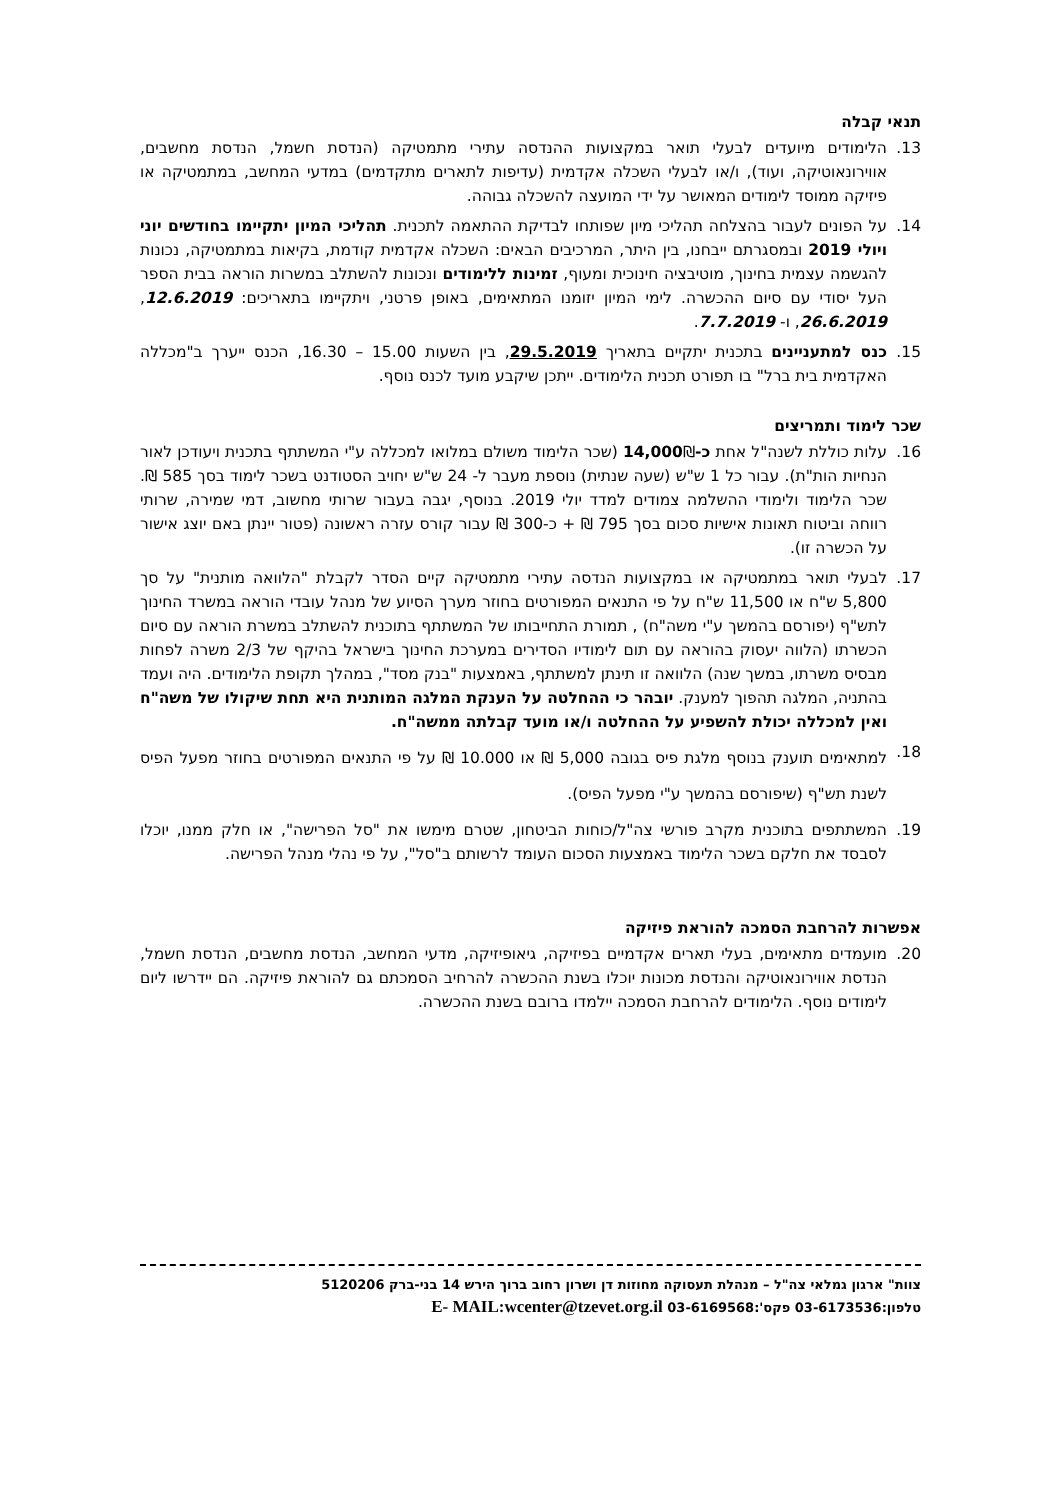תנאי קבלה
13. הלימודים מיועדים לבעלי תואר במקצועות ההנדסה עתירי מתמטיקה (הנדסת חשמל, הנדסת מחשבים, אווירונאוטיקה, ועוד), ו/או לבעלי השכלה אקדמית (עדיפות לתארים מתקדמים) במדעי המחשב, במתמטיקה או פיזיקה ממוסד לימודים המאושר על ידי המועצה להשכלה גבוהה.
14. על הפונים לעבור בהצלחה תהליכי מיון שפותחו לבדיקת ההתאמה לתכנית. תהליכי המיון יתקיימו בחודשים יוני ויולי 2019 ובמסגרתם ייבחנו, בין היתר, המרכיבים הבאים: השכלה אקדמית קודמת, בקיאות במתמטיקה, נכונות להגשמה עצמית בחינוך, מוטיבציה חינוכית ומעוף, זמינות ללימודים ונכונות להשתלב במשרות הוראה בבית הספר העל יסודי עם סיום ההכשרה. לימי המיון יזומנו המתאימים, באופן פרטני, ויתקיימו בתאריכים: 12.6.2019, 26.6.2019, ו- 7.7.2019.
15. כנס למתעניינים בתכנית יתקיים בתאריך 29.5.2019, בין השעות 15.00 – 16.30, הכנס ייערך ב"מכללה האקדמית בית ברל" בו תפורט תכנית הלימודים. ייתכן שיקבע מועד לכנס נוסף.
שכר לימוד ותמריצים
16. עלות כוללת לשנה"ל אחת כ-14,000₪ (שכר הלימוד משולם במלואו למכללה ע"י המשתתף בתכנית ויעודכן לאור הנחיות הות"ת). עבור כל 1 ש"ש (שעה שנתית) נוספת מעבר ל- 24 ש"ש יחויב הסטודנט בשכר לימוד בסך 585 ₪. שכר הלימוד ולימודי ההשלמה צמודים למדד יולי 2019. בנוסף, יגבה בעבור שרותי מחשוב, דמי שמירה, שרותי רווחה וביטוח תאונות אישיות סכום בסך 795 ₪ + כ-300 ₪ עבור קורס עזרה ראשונה (פטור יינתן באם יוצג אישור על הכשרה זו).
17. לבעלי תואר במתמטיקה או במקצועות הנדסה עתירי מתמטיקה קיים הסדר לקבלת "הלוואה מותנית" על סך 5,800 ש"ח או 11,500 ש"ח על פי התנאים המפורטים בחוזר מערך הסיוע של מנהל עובדי הוראה במשרד החינוך לתש"ף (יפורסם בהמשך ע"י משה"ח) , תמורת התחייבותו של המשתתף בתוכנית להשתלב במשרת הוראה עם סיום הכשרתו (הלווה יעסוק בהוראה עם תום לימודיו הסדירים במערכת החינוך בישראל בהיקף של 2/3 משרה לפחות מבסיס משרתו, במשך שנה) הלוואה זו תינתן למשתתף, באמצעות "בנק מסד", במהלך תקופת הלימודים. היה ועמד בהתניה, המלגה תהפוך למענק. יובהר כי ההחלטה על הענקת המלגה המותנית היא תחת שיקולו של משה"ח ואין למכללה יכולת להשפיע על ההחלטה ו/או מועד קבלתה ממשה"ח.
18.
למתאימים תוענק בנוסף מלגת פיס בגובה 5,000 ₪ או 10.000 ₪ על פי התנאים המפורטים בחוזר מפעל הפיס לשנת תש"ף (שיפורסם בהמשך ע"י מפעל הפיס).
19. המשתתפים בתוכנית מקרב פורשי צה"ל/כוחות הביטחון, שטרם מימשו את "סל הפרישה", או חלק ממנו, יוכלו לסבסד את חלקם בשכר הלימוד באמצעות הסכום העומד לרשותם ב"סל", על פי נהלי מנהל הפרישה.
אפשרות להרחבת הסמכה להוראת פיזיקה
20. מועמדים מתאימים, בעלי תארים אקדמיים בפיזיקה, גיאופיזיקה, מדעי המחשב, הנדסת מחשבים, הנדסת חשמל, הנדסת אווירונאוטיקה והנדסת מכונות יוכלו בשנת ההכשרה להרחיב הסמכתם גם להוראת פיזיקה. הם יידרשו ליום לימודים נוסף. הלימודים להרחבת הסמכה יילמדו ברובם בשנת ההכשרה.
צוות" ארגון גמלאי צה"ל – מנהלת תעסוקה מחוזות דן ושרון רחוב ברוך הירש 14 בני-ברק 5120206
טלפון:03-6173536 פקס':03-6169568 E- MAIL:wcenter@tzevet.org.il